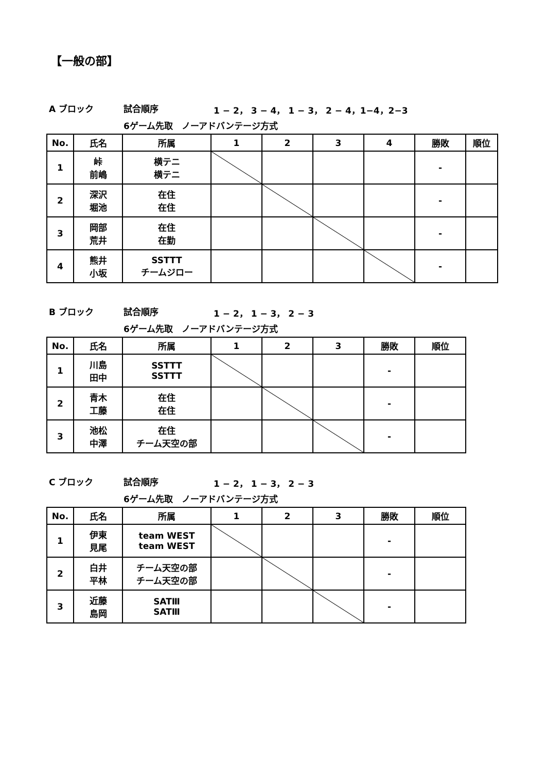【一般の部】
A ブロック 試合順序 1 − 2， 3 − 4， 1 − 3， 2 − 4，1−4，2−3
6ゲーム先取　ノーアドバンテージ方式
| No. | 氏名 | 所属 | 1 | 2 | 3 | 4 | 勝敗 | 順位 |
| --- | --- | --- | --- | --- | --- | --- | --- | --- |
| 1 | 峠 前嶋 | 横テニ 横テニ | | | | | - | |
| 2 | 深沢 堀池 | 在住 在住 | | | | | - | |
| 3 | 岡部 荒井 | 在住 在勤 | | | | | - | |
| 4 | 熊井 小坂 | SSTTT チームジロー | | | | | - | |
B ブロック 試合順序 1 − 2， 1 − 3， 2 − 3
6ゲーム先取　ノーアドバンテージ方式
| No. | 氏名 | 所属 | 1 | 2 | 3 | 勝敗 | 順位 |
| --- | --- | --- | --- | --- | --- | --- | --- |
| 1 | 川島 田中 | SSTTT SSTTT | | | | - | |
| 2 | 青木 工藤 | 在住 在住 | | | | - | |
| 3 | 池松 中澤 | 在住 チーム天空の部 | | | | - | |
C ブロック 試合順序 1 − 2， 1 − 3， 2 − 3
6ゲーム先取　ノーアドバンテージ方式
| No. | 氏名 | 所属 | 1 | 2 | 3 | 勝敗 | 順位 |
| --- | --- | --- | --- | --- | --- | --- | --- |
| 1 | 伊東 見尾 | team WEST team WEST | | | | - | |
| 2 | 白井 平林 | チーム天空の部 チーム天空の部 | | | | - | |
| 3 | 近藤 島岡 | SATⅢ SATⅢ | | | | - | |